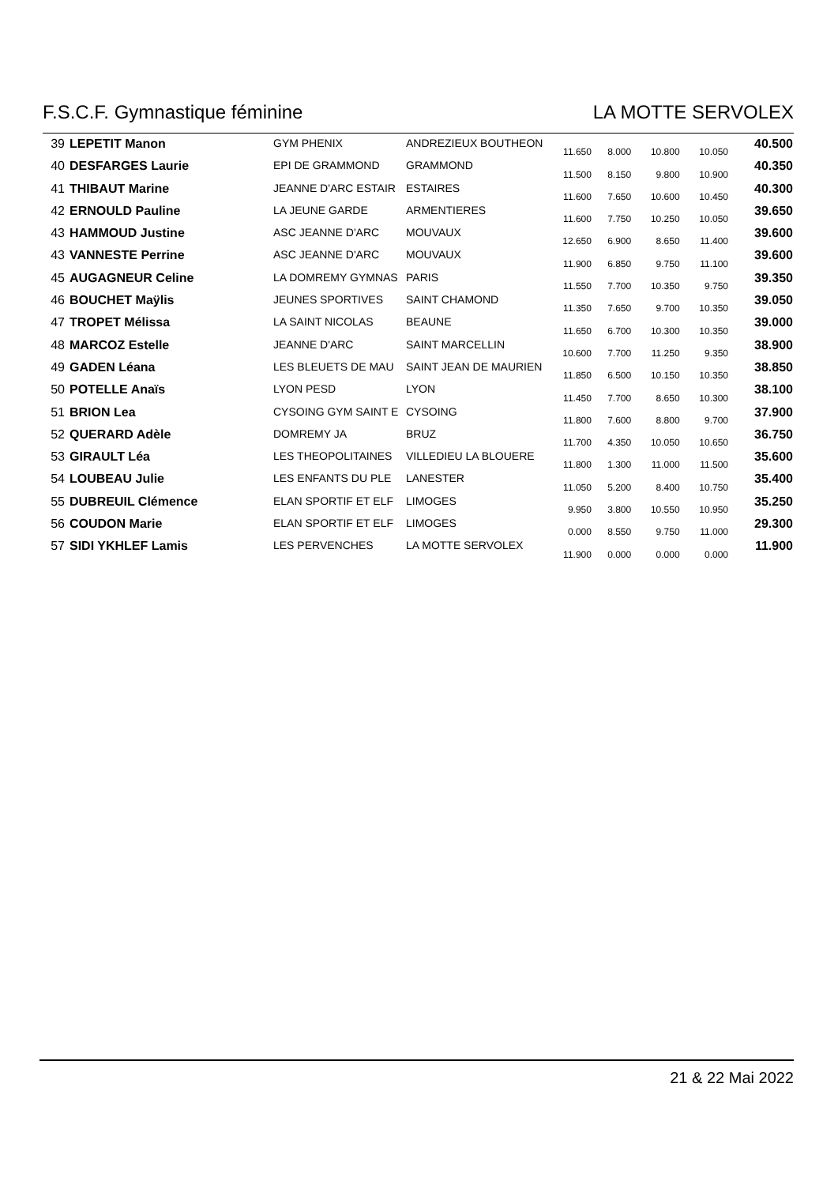F.S.C.F. Gymnastique féminine LA MOTTE SERVOLEX
| 39 | LEPETIT Manon | GYM PHENIX | ANDREZIEUX BOUTHEON | 11.650 | 8.000 | 10.800 | 10.050 | 40.500 |
| 40 | DESFARGES Laurie | EPI DE GRAMMOND | GRAMMOND | 11.500 | 8.150 | 9.800 | 10.900 | 40.350 |
| 41 | THIBAUT Marine | JEANNE D'ARC ESTAIR | ESTAIRES | 11.600 | 7.650 | 10.600 | 10.450 | 40.300 |
| 42 | ERNOULD Pauline | LA JEUNE GARDE | ARMENTIERES | 11.600 | 7.750 | 10.250 | 10.050 | 39.650 |
| 43 | HAMMOUD Justine | ASC JEANNE D'ARC | MOUVAUX | 12.650 | 6.900 | 8.650 | 11.400 | 39.600 |
| 43 | VANNESTE Perrine | ASC JEANNE D'ARC | MOUVAUX | 11.900 | 6.850 | 9.750 | 11.100 | 39.600 |
| 45 | AUGAGNEUR Celine | LA DOMREMY GYMNAS | PARIS | 11.550 | 7.700 | 10.350 | 9.750 | 39.350 |
| 46 | BOUCHET Maÿlis | JEUNES SPORTIVES | SAINT CHAMOND | 11.350 | 7.650 | 9.700 | 10.350 | 39.050 |
| 47 | TROPET Mélissa | LA SAINT NICOLAS | BEAUNE | 11.650 | 6.700 | 10.300 | 10.350 | 39.000 |
| 48 | MARCOZ Estelle | JEANNE D'ARC | SAINT MARCELLIN | 10.600 | 7.700 | 11.250 | 9.350 | 38.900 |
| 49 | GADEN Léana | LES BLEUETS DE MAU | SAINT JEAN DE MAURIEN | 11.850 | 6.500 | 10.150 | 10.350 | 38.850 |
| 50 | POTELLE Anaïs | LYON PESD | LYON | 11.450 | 7.700 | 8.650 | 10.300 | 38.100 |
| 51 | BRION Lea | CYSOING GYM SAINT E | CYSOING | 11.800 | 7.600 | 8.800 | 9.700 | 37.900 |
| 52 | QUERARD Adèle | DOMREMY JA | BRUZ | 11.700 | 4.350 | 10.050 | 10.650 | 36.750 |
| 53 | GIRAULT Léa | LES THEOPOLITAINES | VILLEDIEU LA BLOUERE | 11.800 | 1.300 | 11.000 | 11.500 | 35.600 |
| 54 | LOUBEAU Julie | LES ENFANTS DU PLE | LANESTER | 11.050 | 5.200 | 8.400 | 10.750 | 35.400 |
| 55 | DUBREUIL Clémence | ELAN SPORTIF ET ELF | LIMOGES | 9.950 | 3.800 | 10.550 | 10.950 | 35.250 |
| 56 | COUDON Marie | ELAN SPORTIF ET ELF | LIMOGES | 0.000 | 8.550 | 9.750 | 11.000 | 29.300 |
| 57 | SIDI YKHLEF Lamis | LES PERVENCHES | LA MOTTE SERVOLEX | 11.900 | 0.000 | 0.000 | 0.000 | 11.900 |
21 & 22 Mai 2022